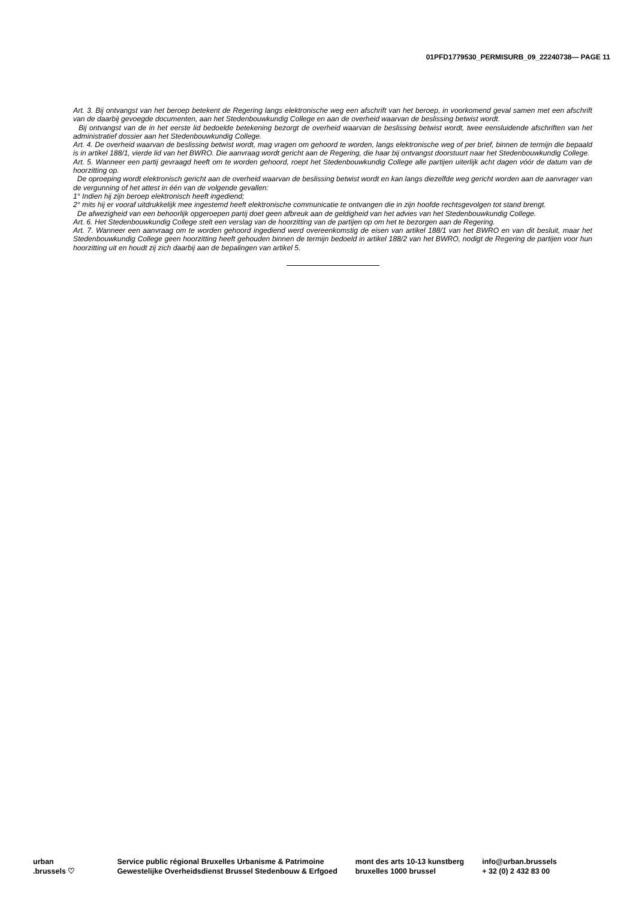01PFD1779530_PERMISURB_09_22240738— PAGE 11
Art. 3. Bij ontvangst van het beroep betekent de Regering langs elektronische weg een afschrift van het beroep, in voorkomend geval samen met een afschrift van de daarbij gevoegde documenten, aan het Stedenbouwkundig College en aan de overheid waarvan de beslissing betwist wordt.
Bij ontvangst van de in het eerste lid bedoelde betekening bezorgt de overheid waarvan de beslissing betwist wordt, twee eensluidende afschriften van het administratief dossier aan het Stedenbouwkundig College.
Art. 4. De overheid waarvan de beslissing betwist wordt, mag vragen om gehoord te worden, langs elektronische weg of per brief, binnen de termijn die bepaald is in artikel 188/1, vierde lid van het BWRO. Die aanvraag wordt gericht aan de Regering, die haar bij ontvangst doorstuurt naar het Stedenbouwkundig College.
Art. 5. Wanneer een partij gevraagd heeft om te worden gehoord, roept het Stedenbouwkundig College alle partijen uiterlijk acht dagen vóór de datum van de hoorzitting op.
De oproeping wordt elektronisch gericht aan de overheid waarvan de beslissing betwist wordt en kan langs diezelfde weg gericht worden aan de aanvrager van de vergunning of het attest in één van de volgende gevallen:
1° Indien hij zijn beroep elektronisch heeft ingediend;
2° mits hij er vooraf uitdrukkelijk mee ingestemd heeft elektronische communicatie te ontvangen die in zijn hoofde rechtsgevolgen tot stand brengt.
De afwezigheid van een behoorlijk opgeroepen partij doet geen afbreuk aan de geldigheid van het advies van het Stedenbouwkundig College.
Art. 6. Het Stedenbouwkundig College stelt een verslag van de hoorzitting van de partijen op om het te bezorgen aan de Regering.
Art. 7. Wanneer een aanvraag om te worden gehoord ingediend werd overeenkomstig de eisen van artikel 188/1 van het BWRO en van dit besluit, maar het Stedenbouwkundig College geen hoorzitting heeft gehouden binnen de termijn bedoeld in artikel 188/2 van het BWRO, nodigt de Regering de partijen voor hun hoorzitting uit en houdt zij zich daarbij aan de bepalingen van artikel 5.
urban
.brussels ♡
Service public régional Bruxelles Urbanisme & Patrimoine
Gewestelijke Overheidsdienst Brussel Stedenbouw & Erfgoed
mont des arts 10-13 kunstberg
bruxelles 1000 brussel
info@urban.brussels
+ 32 (0) 2 432 83 00